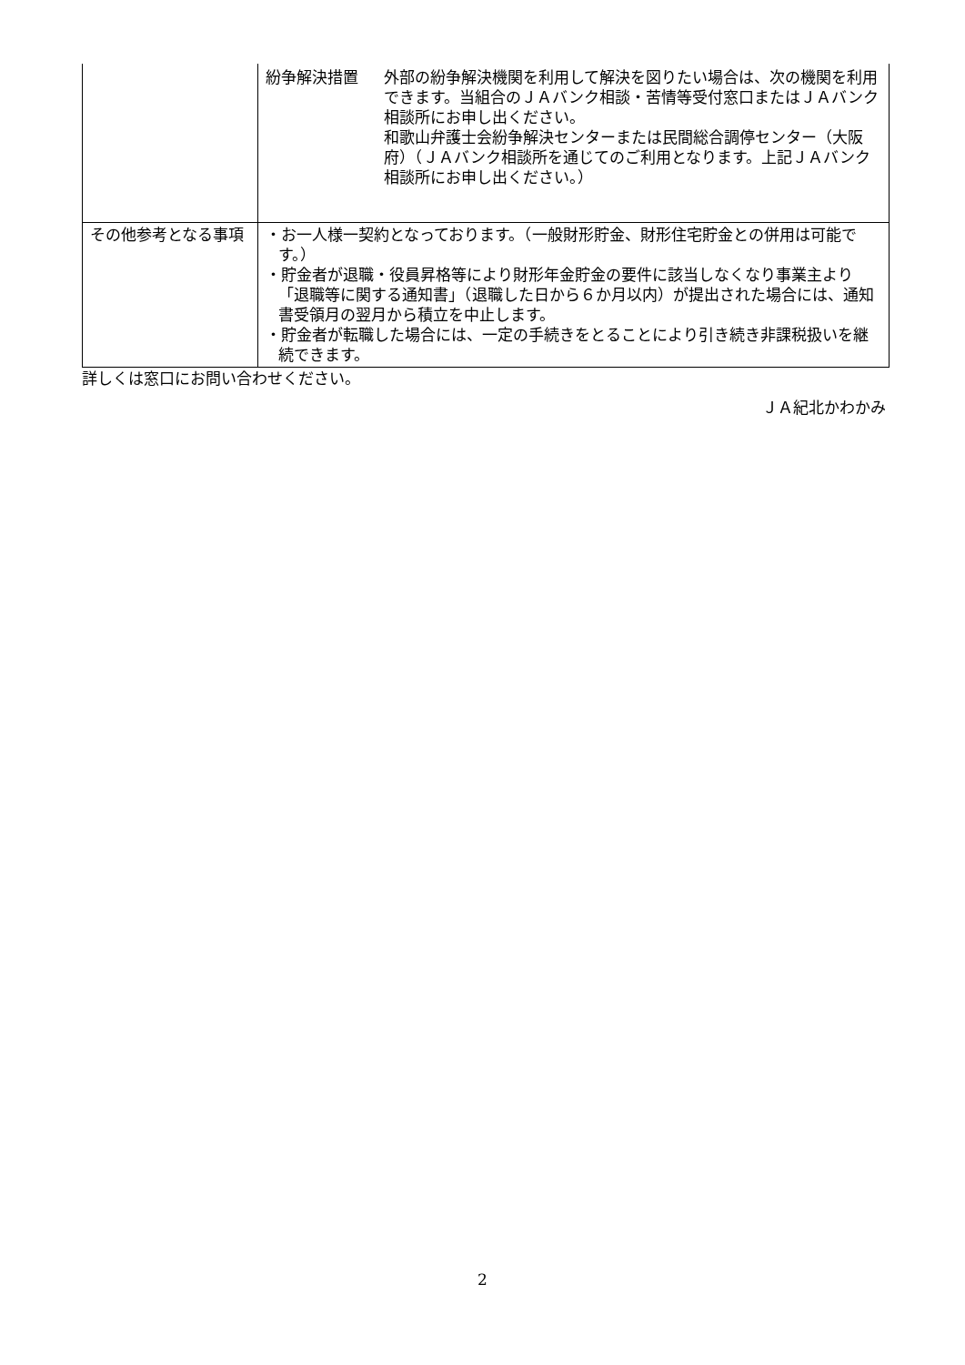| | 紛争解決措置 外部の紛争解決機関を利用して解決を図りたい場合は、次の機関を利用できます。当組合のＪＡバンク相談・苦情等受付窓口またはＪＡバンク相談所にお申し出ください。 和歌山弁護士会紛争解決センターまたは民間総合調停センター（大阪府）（ＪＡバンク相談所を通じてのご利用となります。上記ＪＡバンク相談所にお申し出ください。） |
| その他参考となる事項 | ・お一人様一契約となっております。（一般財形貯金、財形住宅貯金との併用は可能です。） ・貯金者が退職・役員昇格等により財形年金貯金の要件に該当しなくなり事業主より「退職等に関する通知書」（退職した日から６か月以内）が提出された場合には、通知書受領月の翌月から積立を中止します。 ・貯金者が転職した場合には、一定の手続きをとることにより引き続き非課税扱いを継続できます。 |
詳しくは窓口にお問い合わせください。
ＪＡ紀北かわかみ
2